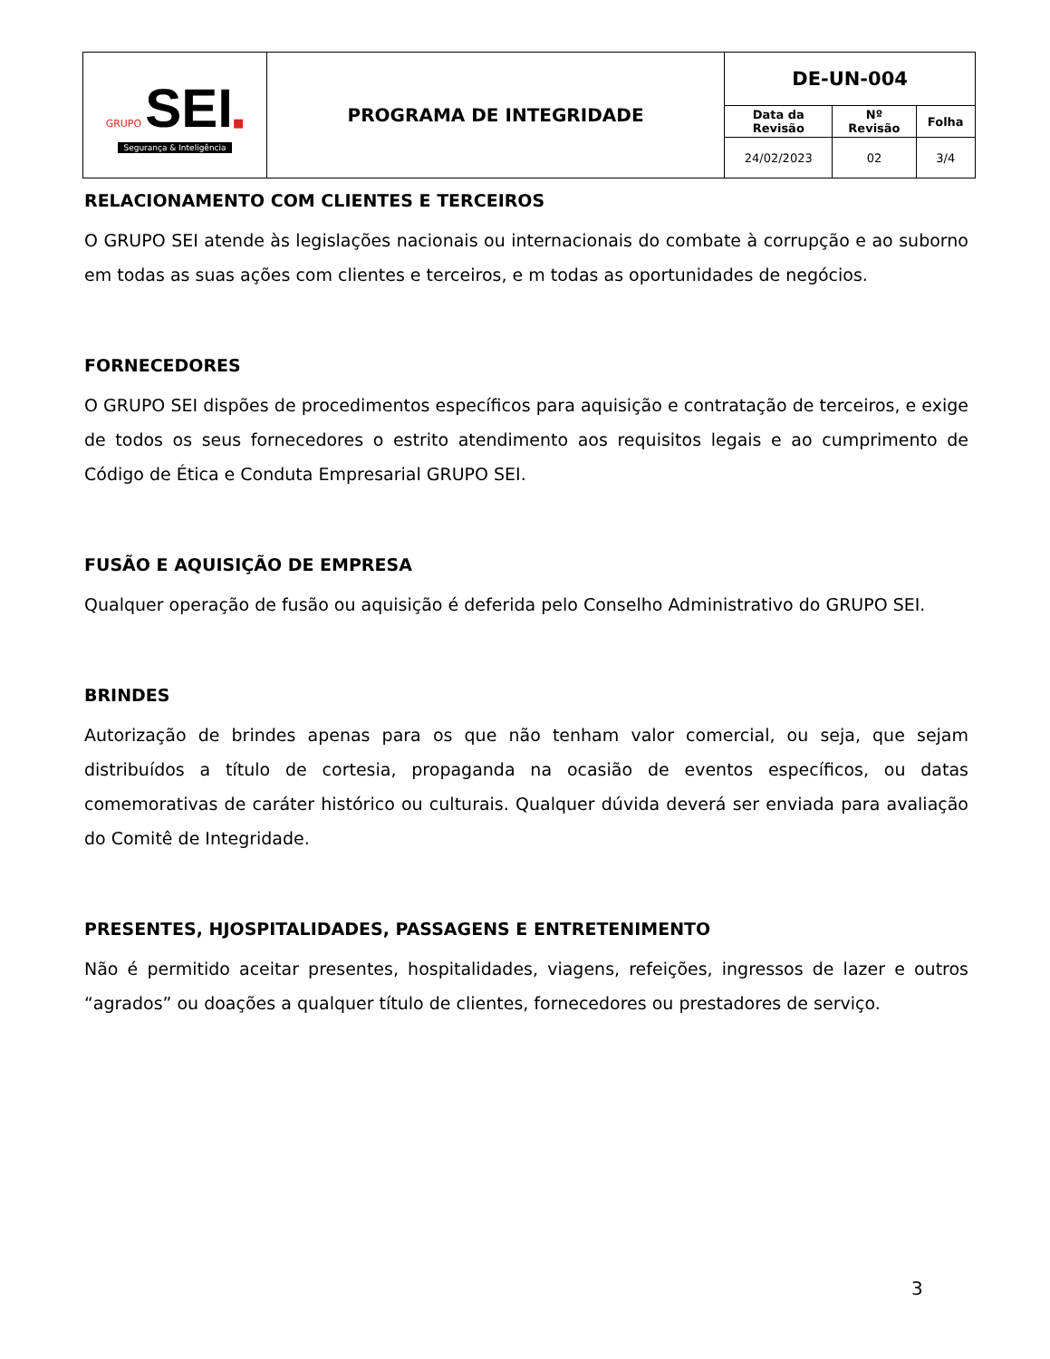| GRUPO SEI ■ Segurança & Inteligência | PROGRAMA DE INTEGRIDADE | DE-UN-004 | | |
| | | Data da Revisão | Nº Revisão | Folha |
| | | 24/02/2023 | 02 | 3/4 |
RELACIONAMENTO COM CLIENTES E TERCEIROS
O GRUPO SEI atende às legislações nacionais ou internacionais do combate à corrupção e ao suborno em todas as suas ações com clientes e terceiros, e m todas as oportunidades de negócios.
FORNECEDORES
O GRUPO SEI dispões de procedimentos específicos para aquisição e contratação de terceiros, e exige de todos os seus fornecedores o estrito atendimento aos requisitos legais e ao cumprimento de Código de Ética e Conduta Empresarial GRUPO SEI.
FUSÃO E AQUISIÇÃO DE EMPRESA
Qualquer operação de fusão ou aquisição é deferida pelo Conselho Administrativo do GRUPO SEI.
BRINDES
Autorização de brindes apenas para os que não tenham valor comercial, ou seja, que sejam distribuídos a título de cortesia, propaganda na ocasião de eventos específicos, ou datas comemorativas de caráter histórico ou culturais. Qualquer dúvida deverá ser enviada para avaliação do Comitê de Integridade.
PRESENTES, HJOSPITALIDADES, PASSAGENS E ENTRETENIMENTO
Não é permitido aceitar presentes, hospitalidades, viagens, refeições, ingressos de lazer e outros “agrados” ou doações a qualquer título de clientes, fornecedores ou prestadores de serviço.
3